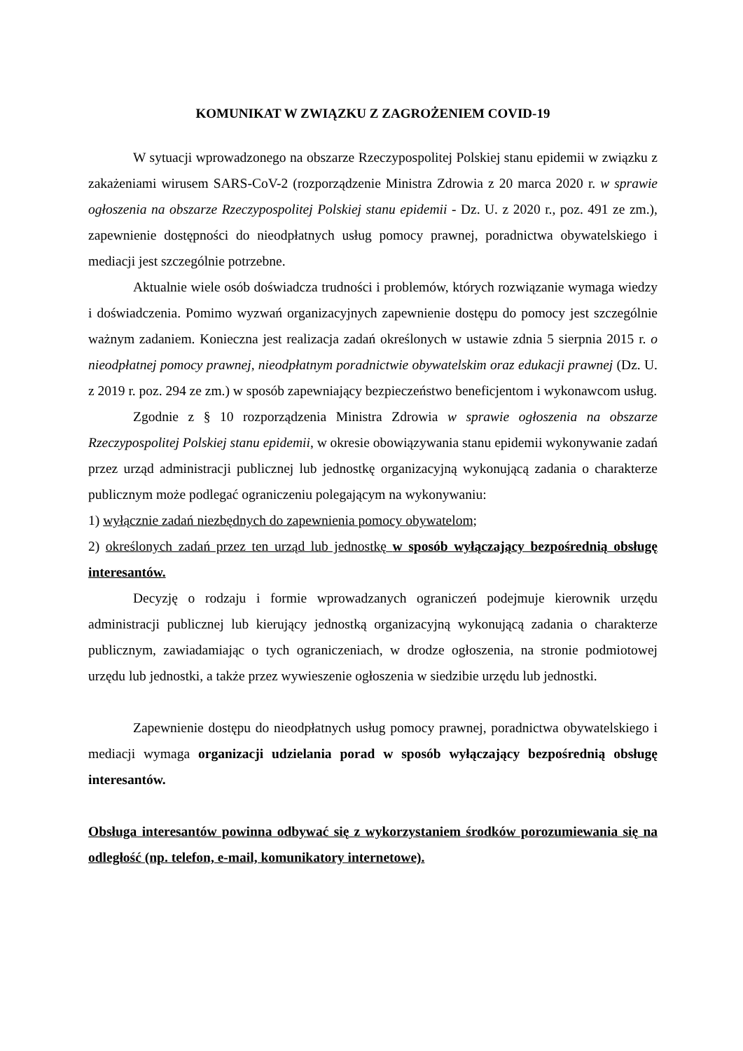KOMUNIKAT W ZWIĄZKU Z ZAGROŻENIEM COVID-19
W sytuacji wprowadzonego na obszarze Rzeczypospolitej Polskiej stanu epidemii w związku z zakażeniami wirusem SARS-CoV-2 (rozporządzenie Ministra Zdrowia z 20 marca 2020 r. w sprawie ogłoszenia na obszarze Rzeczypospolitej Polskiej stanu epidemii - Dz. U. z 2020 r., poz. 491 ze zm.), zapewnienie dostępności do nieodpłatnych usług pomocy prawnej, poradnictwa obywatelskiego i mediacji jest szczególnie potrzebne.
Aktualnie wiele osób doświadcza trudności i problemów, których rozwiązanie wymaga wiedzy i doświadczenia. Pomimo wyzwań organizacyjnych zapewnienie dostępu do pomocy jest szczególnie ważnym zadaniem. Konieczna jest realizacja zadań określonych w ustawie zdnia 5 sierpnia 2015 r. o nieodpłatnej pomocy prawnej, nieodpłatnym poradnictwie obywatelskim oraz edukacji prawnej (Dz. U. z 2019 r. poz. 294 ze zm.) w sposób zapewniający bezpieczeństwo beneficjentom i wykonawcom usług.
Zgodnie z § 10 rozporządzenia Ministra Zdrowia w sprawie ogłoszenia na obszarze Rzeczypospolitej Polskiej stanu epidemii, w okresie obowiązywania stanu epidemii wykonywanie zadań przez urząd administracji publicznej lub jednostkę organizacyjną wykonującą zadania o charakterze publicznym może podlegać ograniczeniu polegającym na wykonywaniu:
1) wyłącznie zadań niezbędnych do zapewnienia pomocy obywatelom;
2) określonych zadań przez ten urząd lub jednostkę w sposób wyłączający bezpośrednią obsługę interesantów.
Decyzję o rodzaju i formie wprowadzanych ograniczeń podejmuje kierownik urzędu administracji publicznej lub kierujący jednostką organizacyjną wykonującą zadania o charakterze publicznym, zawiadamiając o tych ograniczeniach, w drodze ogłoszenia, na stronie podmiotowej urzędu lub jednostki, a także przez wywieszenie ogłoszenia w siedzibie urzędu lub jednostki.
Zapewnienie dostępu do nieodpłatnych usług pomocy prawnej, poradnictwa obywatelskiego i mediacji wymaga organizacji udzielania porad w sposób wyłączający bezpośrednią obsługę interesantów.
Obsługa interesantów powinna odbywać się z wykorzystaniem środków porozumiewania się na odległość (np. telefon, e-mail, komunikatory internetowe).